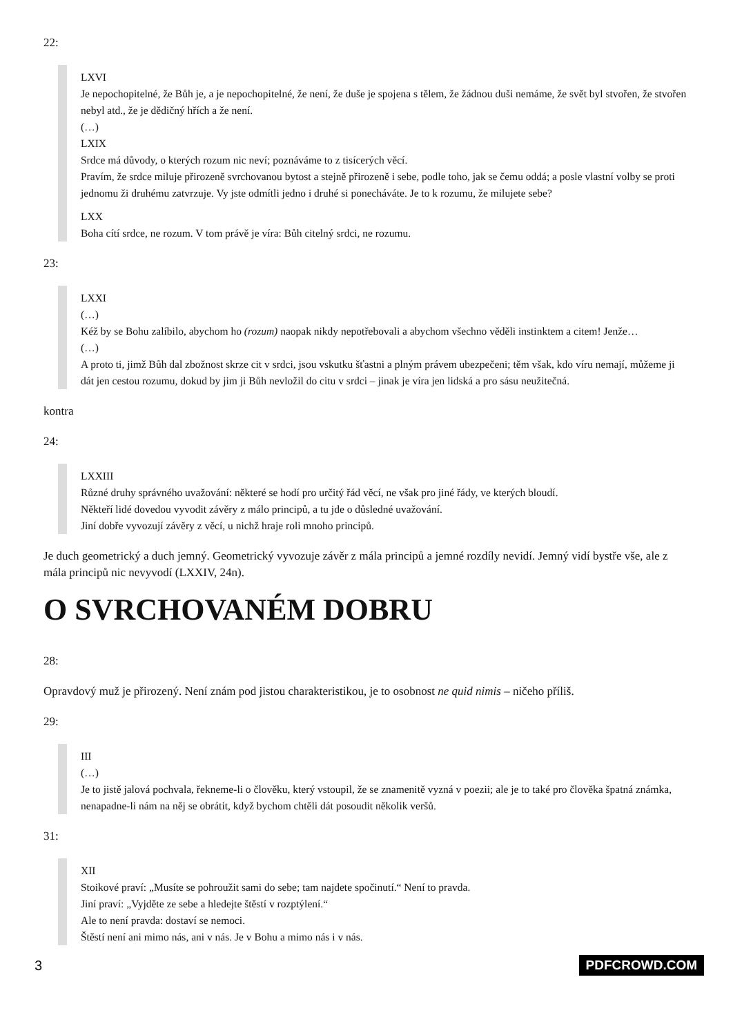22:
LXVI
Je nepochopitelné, že Bůh je, a je nepochopitelné, že není, že duše je spojena s tělem, že žádnou duši nemáme, že svět byl stvořen, že stvořen nebyl atd., že je dědičný hřích a že není.
(…)
LXIX
Srdce má důvody, o kterých rozum nic neví; poznáváme to z tisícerých věcí.
Pravím, že srdce miluje přirozeně svrchovanou bytost a stejně přirozeně i sebe, podle toho, jak se čemu oddá; a posle vlastní volby se proti jednomu ži druhému zatvrzuje. Vy jste odmítli jedno i druhé si ponecháváte. Je to k rozumu, že milujete sebe?
LXX
Boha cítí srdce, ne rozum. V tom právě je víra: Bůh citelný srdci, ne rozumu.
23:
LXXI
(…)
Kéž by se Bohu zalíbilo, abychom ho (rozum) naopak nikdy nepotřebovali a abychom všechno věděli instinktem a citem! Jenže…
(…)
A proto ti, jimž Bůh dal zbožnost skrze cit v srdci, jsou vskutku šťastni a plným právem ubezpečeni; těm však, kdo víru nemají, můžeme ji dát jen cestou rozumu, dokud by jim ji Bůh nevložil do citu v srdci – jinak je víra jen lidská a pro sásu neužitečná.
kontra
24:
LXXIII
Různé druhy správného uvažování: některé se hodí pro určitý řád věcí, ne však pro jiné řády, ve kterých bloudí.
Někteří lidé dovedou vyvodit závěry z málo principů, a tu jde o důsledné uvažování.
Jiní dobře vyvozují závěry z věcí, u nichž hraje roli mnoho principů.
Je duch geometrický a duch jemný. Geometrický vyvozuje závěr z mála principů a jemné rozdíly nevidí. Jemný vidí bystře vše, ale z mála principů nic nevyvodí (LXXIV, 24n).
O SVRCHOVANÉM DOBRU
28:
Opravdový muž je přirozený. Není znám pod jistou charakteristikou, je to osobnost ne quid nimis – ničeho příliš.
29:
III
(…)
Je to jistě jalová pochvala, řekneme-li o člověku, který vstoupil, že se znamenitě vyzná v poezii; ale je to také pro člověka špatná známka, nenapadne-li nám na něj se obrátit, když bychom chtěli dát posoudit několik veršů.
31:
XII
Stoikové praví: „Musíte se pohroužit sami do sebe; tam najdete spočinutí.“ Není to pravda.
Jiní praví: „Vyjděte ze sebe a hledejte štěstí v rozptýlení.“
Ale to není pravda: dostaví se nemoci.
Štěstí není ani mimo nás, ani v nás. Je v Bohu a mimo nás i v nás.
3 PDFCROWD.COM